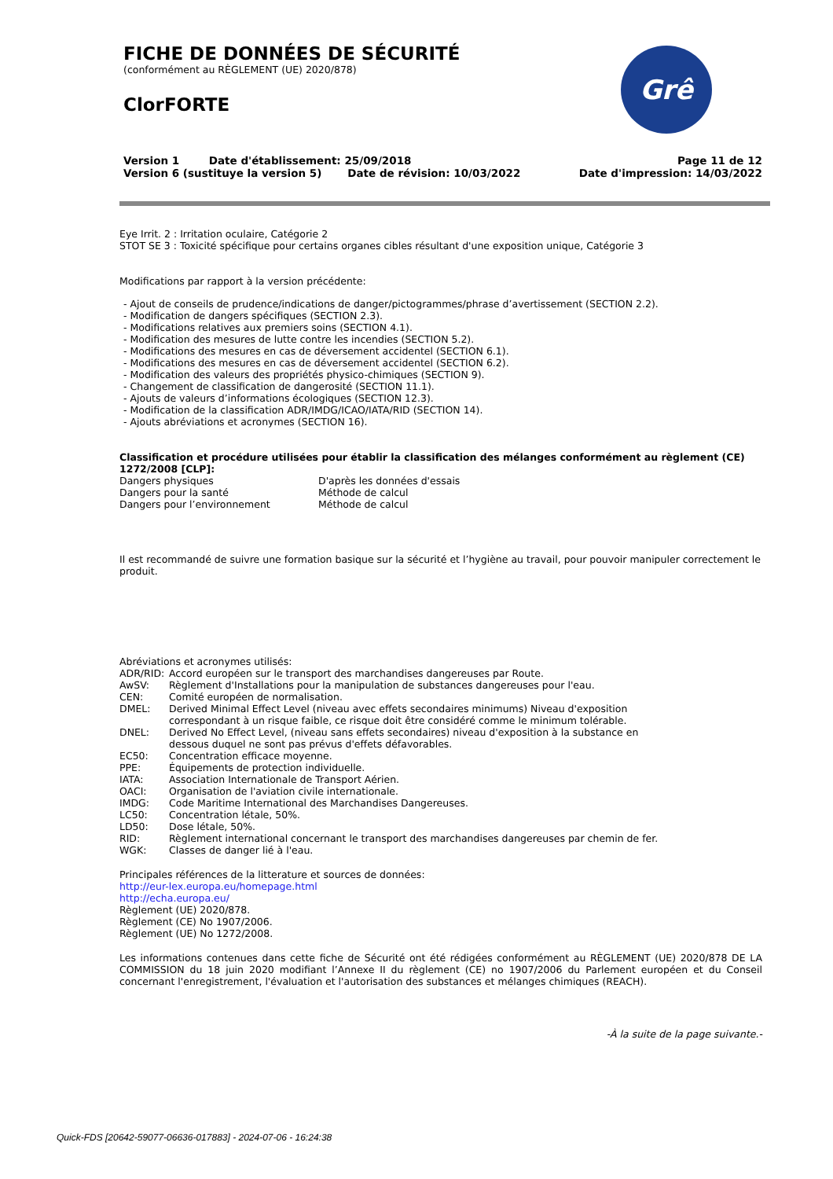Grê
FICHE DE DONNÉES DE SÉCURITÉ
(conformément au RÈGLEMENT (UE) 2020/878)
ClorFORTE
Version 1 Date d'établissement: 25/09/2018
Version 6 (sustituye la version 5) Date de révision: 10/03/2022
Page 11 de 12
Date d'impression: 14/03/2022
Eye Irrit. 2 : Irritation oculaire, Catégorie 2
STOT SE 3 : Toxicité spécifique pour certains organes cibles résultant d'une exposition unique, Catégorie 3
Modifications par rapport à la version précédente:
- Ajout de conseils de prudence/indications de danger/pictogrammes/phrase d’avertissement (SECTION 2.2).
- Modification de dangers spécifiques (SECTION 2.3).
- Modifications relatives aux premiers soins (SECTION 4.1).
- Modification des mesures de lutte contre les incendies (SECTION 5.2).
- Modifications des mesures en cas de déversement accidentel (SECTION 6.1).
- Modifications des mesures en cas de déversement accidentel (SECTION 6.2).
- Modification des valeurs des propriétés physico-chimiques (SECTION 9).
- Changement de classification de dangerosité (SECTION 11.1).
- Ajouts de valeurs d’informations écologiques (SECTION 12.3).
- Modification de la classification ADR/IMDG/ICAO/IATA/RID (SECTION 14).
- Ajouts abréviations et acronymes (SECTION 16).
Classification et procédure utilisées pour établir la classification des mélanges conformément au règlement (CE) 1272/2008 [CLP]:
| Dangers physiques | D'après les données d'essais |
| Dangers pour la santé | Méthode de calcul |
| Dangers pour l’environnement | Méthode de calcul |
Il est recommandé de suivre une formation basique sur la sécurité et l’hygiène au travail, pour pouvoir manipuler correctement le produit.
Abréviations et acronymes utilisés:
| ADR/RID: | Accord européen sur le transport des marchandises dangereuses par Route. |
| AwSV: | Règlement d'Installations pour la manipulation de substances dangereuses pour l'eau. |
| CEN: | Comité européen de normalisation. |
| DMEL: | Derived Minimal Effect Level (niveau avec effets secondaires minimums) Niveau d'exposition correspondant à un risque faible, ce risque doit être considéré comme le minimum tolérable. |
| DNEL: | Derived No Effect Level, (niveau sans effets secondaires) niveau d'exposition à la substance en dessous duquel ne sont pas prévus d'effets défavorables. |
| EC50: | Concentration efficace moyenne. |
| PPE: | Équipements de protection individuelle. |
| IATA: | Association Internationale de Transport Aérien. |
| OACI: | Organisation de l'aviation civile internationale. |
| IMDG: | Code Maritime International des Marchandises Dangereuses. |
| LC50: | Concentration létale, 50%. |
| LD50: | Dose létale, 50%. |
| RID: | Règlement international concernant le transport des marchandises dangereuses par chemin de fer. |
| WGK: | Classes de danger lié à l'eau. |
Principales références de la litterature et sources de données:
http://eur-lex.europa.eu/homepage.html
http://echa.europa.eu/
Règlement (UE) 2020/878.
Règlement (CE) No 1907/2006.
Règlement (UE) No 1272/2008.
Les informations contenues dans cette fiche de Sécurité ont été rédigées conformément au RÈGLEMENT (UE) 2020/878 DE LA COMMISSION du 18 juin 2020 modifiant l’Annexe II du règlement (CE) no 1907/2006 du Parlement européen et du Conseil concernant l'enregistrement, l'évaluation et l'autorisation des substances et mélanges chimiques (REACH).
-À la suite de la page suivante.-
Quick-FDS [20642-59077-06636-017883] - 2024-07-06 - 16:24:38